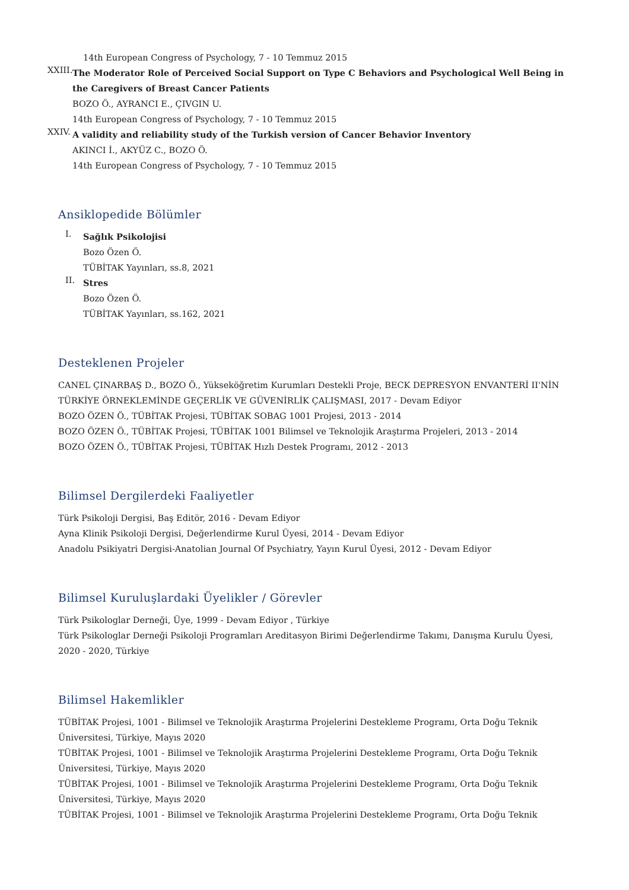14th European Congress of Psychology, 7 - 10 Temmuz 2015
XXIII.
The Moderator Role of Perceived Social Support on Type C Behaviors and Psychological Well Being in the Caregivers of Breast Cancer Patients
BOZO Ö., AYRANCI E., ÇIVGIN U.
14th European Congress of Psychology, 7 - 10 Temmuz 2015
XXIV.
A validity and reliability study of the Turkish version of Cancer Behavior Inventory
AKINCI İ., AKYÜZ C., BOZO Ö.
14th European Congress of Psychology, 7 - 10 Temmuz 2015
Ansiklopedide Bölümler
I.
Sağlık Psikolojisi
Bozo Özen Ö.
TÜBİTAK Yayınları, ss.8, 2021
II.
Stres
Bozo Özen Ö.
TÜBİTAK Yayınları, ss.162, 2021
Desteklenen Projeler
CANEL ÇINARBAŞ D., BOZO Ö., Yükseköğretim Kurumları Destekli Proje, BECK DEPRESYON ENVANTERİ II'NİN TÜRKİYE ÖRNEKLEMİNDE GEÇERLİK VE GÜVENİRLİK ÇALIŞMASI, 2017 - Devam Ediyor
BOZO ÖZEN Ö., TÜBİTAK Projesi, TÜBİTAK SOBAG 1001 Projesi, 2013 - 2014
BOZO ÖZEN Ö., TÜBİTAK Projesi, TÜBİTAK 1001 Bilimsel ve Teknolojik Araştırma Projeleri, 2013 - 2014
BOZO ÖZEN Ö., TÜBİTAK Projesi, TÜBİTAK Hızlı Destek Programı, 2012 - 2013
Bilimsel Dergilerdeki Faaliyetler
Türk Psikoloji Dergisi, Baş Editör, 2016 - Devam Ediyor
Ayna Klinik Psikoloji Dergisi, Değerlendirme Kurul Üyesi, 2014 - Devam Ediyor
Anadolu Psikiyatri Dergisi-Anatolian Journal Of Psychiatry, Yayın Kurul Üyesi, 2012 - Devam Ediyor
Bilimsel Kuruluşlardaki Üyelikler / Görevler
Türk Psikologlar Derneği, Üye, 1999 - Devam Ediyor , Türkiye
Türk Psikologlar Derneği Psikoloji Programları Areditasyon Birimi Değerlendirme Takımı, Danışma Kurulu Üyesi, 2020 - 2020, Türkiye
Bilimsel Hakemlikler
TÜBİTAK Projesi, 1001 - Bilimsel ve Teknolojik Araştırma Projelerini Destekleme Programı, Orta Doğu Teknik Üniversitesi, Türkiye, Mayıs 2020
TÜBİTAK Projesi, 1001 - Bilimsel ve Teknolojik Araştırma Projelerini Destekleme Programı, Orta Doğu Teknik Üniversitesi, Türkiye, Mayıs 2020
TÜBİTAK Projesi, 1001 - Bilimsel ve Teknolojik Araştırma Projelerini Destekleme Programı, Orta Doğu Teknik Üniversitesi, Türkiye, Mayıs 2020
TÜBİTAK Projesi, 1001 - Bilimsel ve Teknolojik Araştırma Projelerini Destekleme Programı, Orta Doğu Teknik